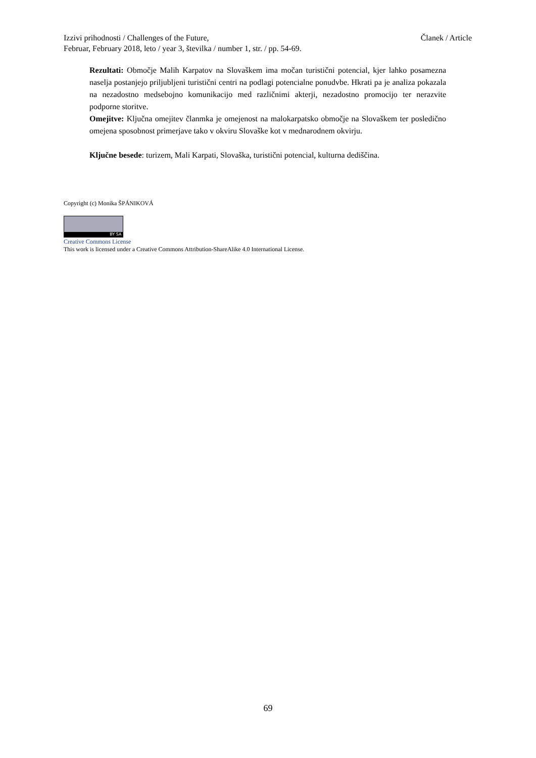Članek / Article Izzivi prihodnosti / Challenges of the Future,
Februar, February 2018, leto / year 3, številka / number 1, str. / pp. 54-69.
Rezultati: Območje Malih Karpatov na Slovaškem ima močan turistični potencial, kjer lahko posamezna naselja postanjejo priljubljeni turistični centri na podlagi potencialne ponudvbe. Hkrati pa je analiza pokazala na nezadostno medsebojno komunikacijo med različnimi akterji, nezadostno promocijo ter nerazvite podporne storitve.
Omejitve: Ključna omejitev članmka je omejenost na malokarpatsko območje na Slovaškem ter posledično omejena sposobnost primerjave tako v okviru Slovaške kot v mednarodnem okvirju.
Ključne besede: turizem, Mali Karpati, Slovaška, turistični potencial, kulturna dediščina.
Copyright (c) Monika ŠPÁNIKOVÁ
BY SA
Creative Commons License
This work is licensed under a Creative Commons Attribution-ShareAlike 4.0 International License.
69